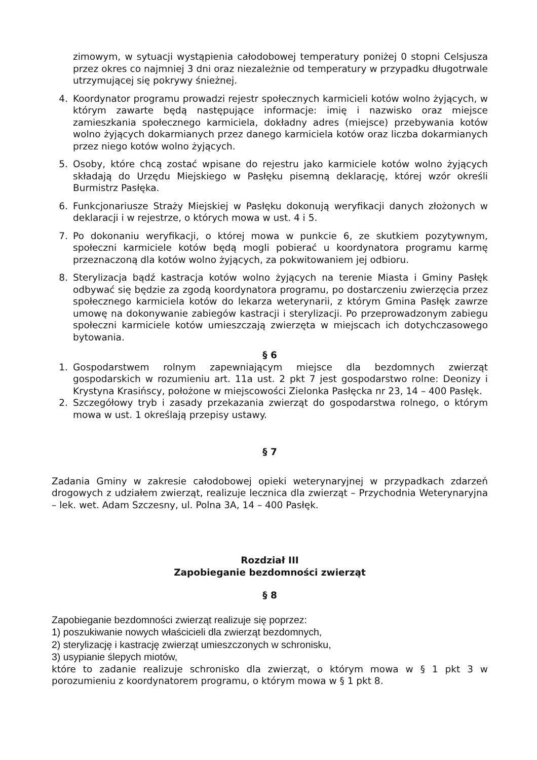zimowym, w sytuacji wystąpienia całodobowej temperatury poniżej 0 stopni Celsjusza przez okres co najmniej 3 dni oraz niezależnie od temperatury w przypadku długotrwale utrzymującej się pokrywy śnieżnej.
4. Koordynator programu prowadzi rejestr społecznych karmicieli kotów wolno żyjących, w którym zawarte będą następujące informacje: imię i nazwisko oraz miejsce zamieszkania społecznego karmiciela, dokładny adres (miejsce) przebywania kotów wolno żyjących dokarmianych przez danego karmiciela kotów oraz liczba dokarmianych przez niego kotów wolno żyjących.
5. Osoby, które chcą zostać wpisane do rejestru jako karmiciele kotów wolno żyjących składają do Urzędu Miejskiego w Pasłęku pisemną deklarację, której wzór określi Burmistrz Pasłęka.
6. Funkcjonariusze Straży Miejskiej w Pasłęku dokonują weryfikacji danych złożonych w deklaracji i w rejestrze, o których mowa w ust. 4 i 5.
7. Po dokonaniu weryfikacji, o której mowa w punkcie 6, ze skutkiem pozytywnym, społeczni karmiciele kotów będą mogli pobierać u koordynatora programu karmę przeznaczoną dla kotów wolno żyjących, za pokwitowaniem jej odbioru.
8. Sterylizacja bądź kastracja kotów wolno żyjących na terenie Miasta i Gminy Pasłęk odbywać się będzie za zgodą koordynatora programu, po dostarczeniu zwierzęcia przez społecznego karmiciela kotów do lekarza weterynarii, z którym Gmina Pasłęk zawrze umowę na dokonywanie zabiegów kastracji i sterylizacji. Po przeprowadzonym zabiegu społeczni karmiciele kotów umieszczają zwierzęta w miejscach ich dotychczasowego bytowania.
§ 6
1. Gospodarstwem rolnym zapewniającym miejsce dla bezdomnych zwierząt gospodarskich w rozumieniu art. 11a ust. 2 pkt 7 jest gospodarstwo rolne: Deonizy i Krystyna Krasińscy, położone w miejscowości Zielonka Pasłęcka nr 23, 14 – 400 Pasłęk.
2. Szczegółowy tryb i zasady przekazania zwierząt do gospodarstwa rolnego, o którym mowa w ust. 1 określają przepisy ustawy.
§ 7
Zadania Gminy w zakresie całodobowej opieki weterynaryjnej w przypadkach zdarzeń drogowych z udziałem zwierząt, realizuje lecznica dla zwierząt – Przychodnia Weterynaryjna – lek. wet. Adam Szczesny, ul. Polna 3A, 14 – 400 Pasłęk.
Rozdział III
Zapobieganie bezdomności zwierząt
§ 8
Zapobieganie bezdomności zwierząt realizuje się poprzez:
1) poszukiwanie nowych właścicieli dla zwierząt bezdomnych,
2) sterylizację i kastrację zwierząt umieszczonych w schronisku,
3) usypianie ślepych miotów,
które to zadanie realizuje schronisko dla zwierząt, o którym mowa w § 1 pkt 3 w porozumieniu z koordynatorem programu, o którym mowa w § 1 pkt 8.